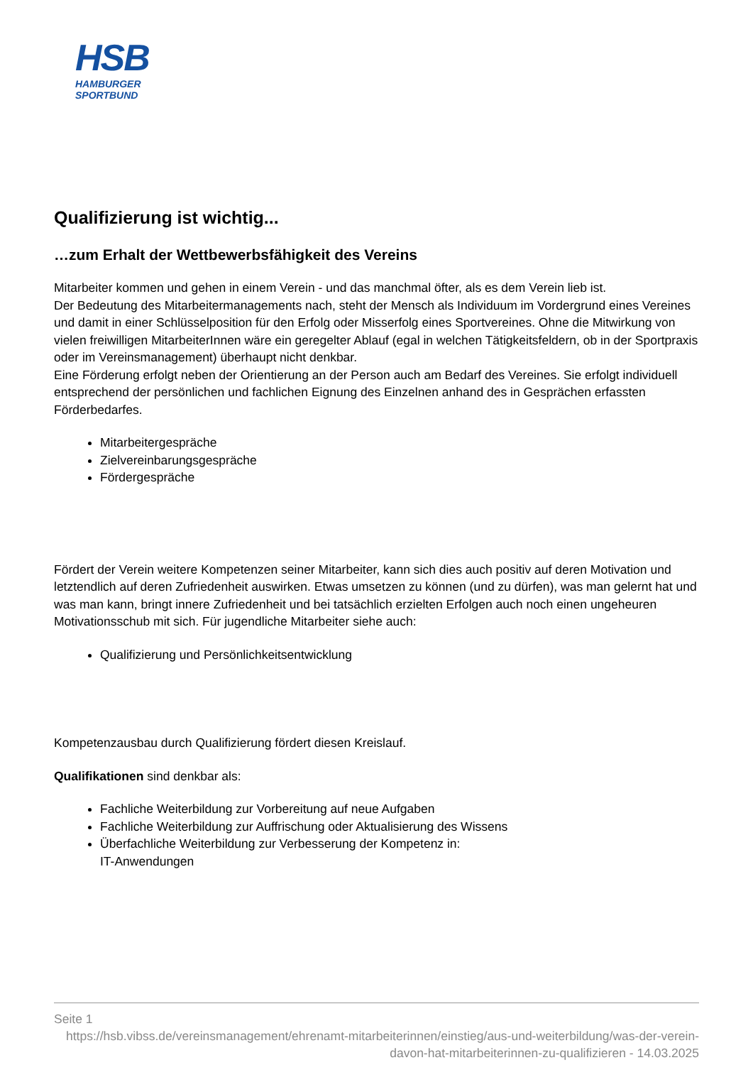HSB
HAMBURGER
SPORTBUND
Qualifizierung ist wichtig...
…zum Erhalt der Wettbewerbsfähigkeit des Vereins
Mitarbeiter kommen und gehen in einem Verein - und das manchmal öfter, als es dem Verein lieb ist.
Der Bedeutung des Mitarbeitermanagements nach, steht der Mensch als Individuum im Vordergrund eines Vereines und damit in einer Schlüsselposition für den Erfolg oder Misserfolg eines Sportvereines. Ohne die Mitwirkung von vielen freiwilligen MitarbeiterInnen wäre ein geregelter Ablauf (egal in welchen Tätigkeitsfeldern, ob in der Sportpraxis oder im Vereinsmanagement) überhaupt nicht denkbar.
Eine Förderung erfolgt neben der Orientierung an der Person auch am Bedarf des Vereines. Sie erfolgt individuell entsprechend der persönlichen und fachlichen Eignung des Einzelnen anhand des in Gesprächen erfassten Förderbedarfes.
Mitarbeitergespräche
Zielvereinbarungsgespräche
Fördergespräche
Fördert der Verein weitere Kompetenzen seiner Mitarbeiter, kann sich dies auch positiv auf deren Motivation und letztendlich auf deren Zufriedenheit auswirken. Etwas umsetzen zu können (und zu dürfen), was man gelernt hat und was man kann, bringt innere Zufriedenheit und bei tatsächlich erzielten Erfolgen auch noch einen ungeheuren Motivationsschub mit sich. Für jugendliche Mitarbeiter siehe auch:
Qualifizierung und Persönlichkeitsentwicklung
Kompetenzausbau durch Qualifizierung fördert diesen Kreislauf.
Qualifikationen sind denkbar als:
Fachliche Weiterbildung zur Vorbereitung auf neue Aufgaben
Fachliche Weiterbildung zur Auffrischung oder Aktualisierung des Wissens
Überfachliche Weiterbildung zur Verbesserung der Kompetenz in:
IT-Anwendungen
Seite 1
https://hsb.vibss.de/vereinsmanagement/ehrenamt-mitarbeiterinnen/einstieg/aus-und-weiterbildung/was-der-verein-davon-hat-mitarbeiterinnen-zu-qualifizieren - 14.03.2025